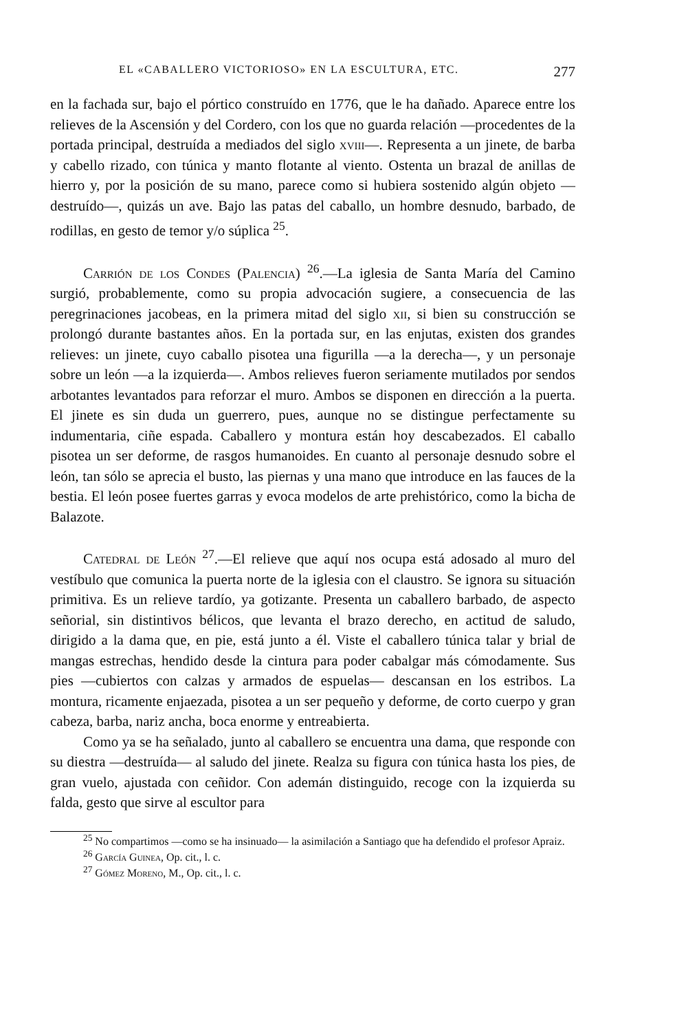EL «CABALLERO VICTORIOSO» EN LA ESCULTURA, ETC. 277
en la fachada sur, bajo el pórtico construído en 1776, que le ha dañado. Aparece entre los relieves de la Ascensión y del Cordero, con los que no guarda relación —procedentes de la portada principal, destruída a mediados del siglo xviii—. Representa a un jinete, de barba y cabello rizado, con túnica y manto flotante al viento. Ostenta un brazal de anillas de hierro y, por la posición de su mano, parece como si hubiera sostenido algún objeto —destruído—, quizás un ave. Bajo las patas del caballo, un hombre desnudo, barbado, de rodillas, en gesto de temor y/o súplica <sup>25</sup>.
Carrión de los Condes (Palencia) <sup>26</sup>.—La iglesia de Santa María del Camino surgió, probablemente, como su propia advocación sugiere, a consecuencia de las peregrinaciones jacobeas, en la primera mitad del siglo xii, si bien su construcción se prolongó durante bastantes años. En la portada sur, en las enjutas, existen dos grandes relieves: un jinete, cuyo caballo pisotea una figurilla —a la derecha—, y un personaje sobre un león —a la izquierda—. Ambos relieves fueron seriamente mutilados por sendos arbotantes levantados para reforzar el muro. Ambos se disponen en dirección a la puerta. El jinete es sin duda un guerrero, pues, aunque no se distingue perfectamente su indumentaria, ciñe espada. Caballero y montura están hoy descabezados. El caballo pisotea un ser deforme, de rasgos humanoides. En cuanto al personaje desnudo sobre el león, tan sólo se aprecia el busto, las piernas y una mano que introduce en las fauces de la bestia. El león posee fuertes garras y evoca modelos de arte prehistórico, como la bicha de Balazote.
Catedral de León <sup>27</sup>.—El relieve que aquí nos ocupa está adosado al muro del vestíbulo que comunica la puerta norte de la iglesia con el claustro. Se ignora su situación primitiva. Es un relieve tardío, ya gotizante. Presenta un caballero barbado, de aspecto señorial, sin distintivos bélicos, que levanta el brazo derecho, en actitud de saludo, dirigido a la dama que, en pie, está junto a él. Viste el caballero túnica talar y brial de mangas estrechas, hendido desde la cintura para poder cabalgar más cómodamente. Sus pies —cubiertos con calzas y armados de espuelas— descansan en los estribos. La montura, ricamente enjaezada, pisotea a un ser pequeño y deforme, de corto cuerpo y gran cabeza, barba, nariz ancha, boca enorme y entreabierta.
Como ya se ha señalado, junto al caballero se encuentra una dama, que responde con su diestra —destruída— al saludo del jinete. Realza su figura con túnica hasta los pies, de gran vuelo, ajustada con ceñidor. Con ademán distinguido, recoge con la izquierda su falda, gesto que sirve al escultor para
<sup>25</sup> No compartimos —como se ha insinuado— la asimilación a Santiago que ha defendido el profesor Apraiz.
<sup>26</sup> García Guinea, Op. cit., l. c.
<sup>27</sup> Gómez Moreno, M., Op. cit., l. c.